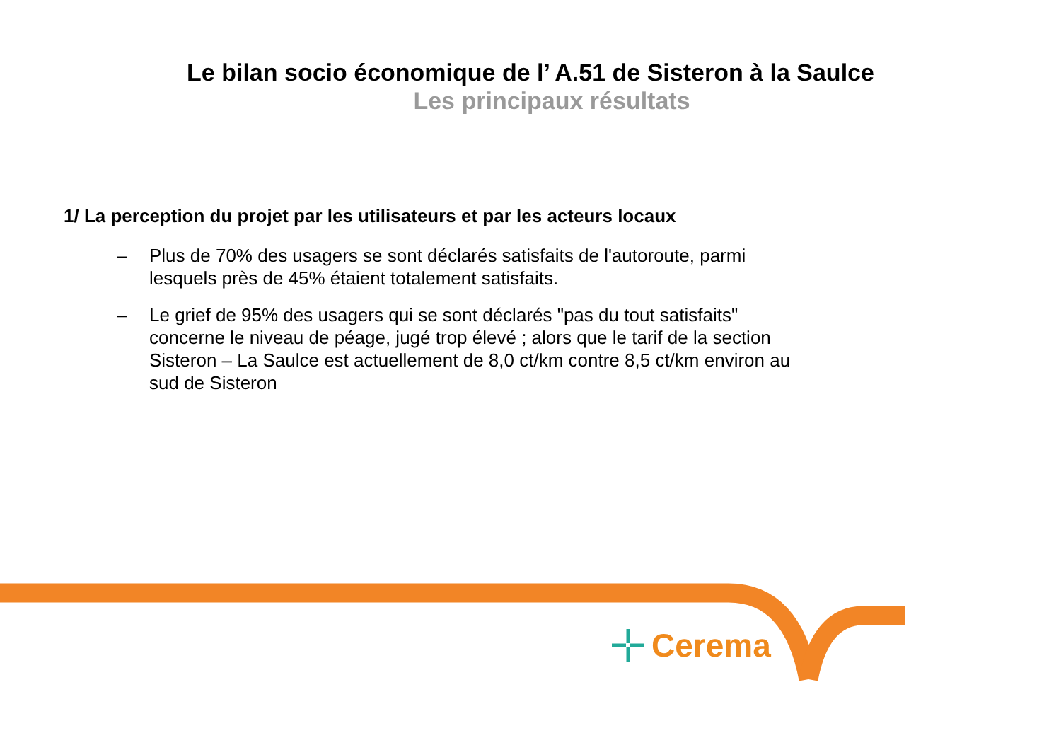Le bilan socio économique de l’ A.51 de Sisteron à la Saulce
Les principaux résultats
1/ La perception du projet par les utilisateurs et par les acteurs locaux
– Plus de 70% des usagers se sont déclarés satisfaits de l'autoroute, parmi lesquels près de 45% étaient totalement satisfaits.
– Le grief de 95% des usagers qui se sont déclarés "pas du tout satisfaits" concerne le niveau de péage, jugé trop élevé ; alors que le tarif de la section Sisteron – La Saulce est actuellement de 8,0 ct/km contre 8,5 ct/km environ au sud de Sisteron
Cerema